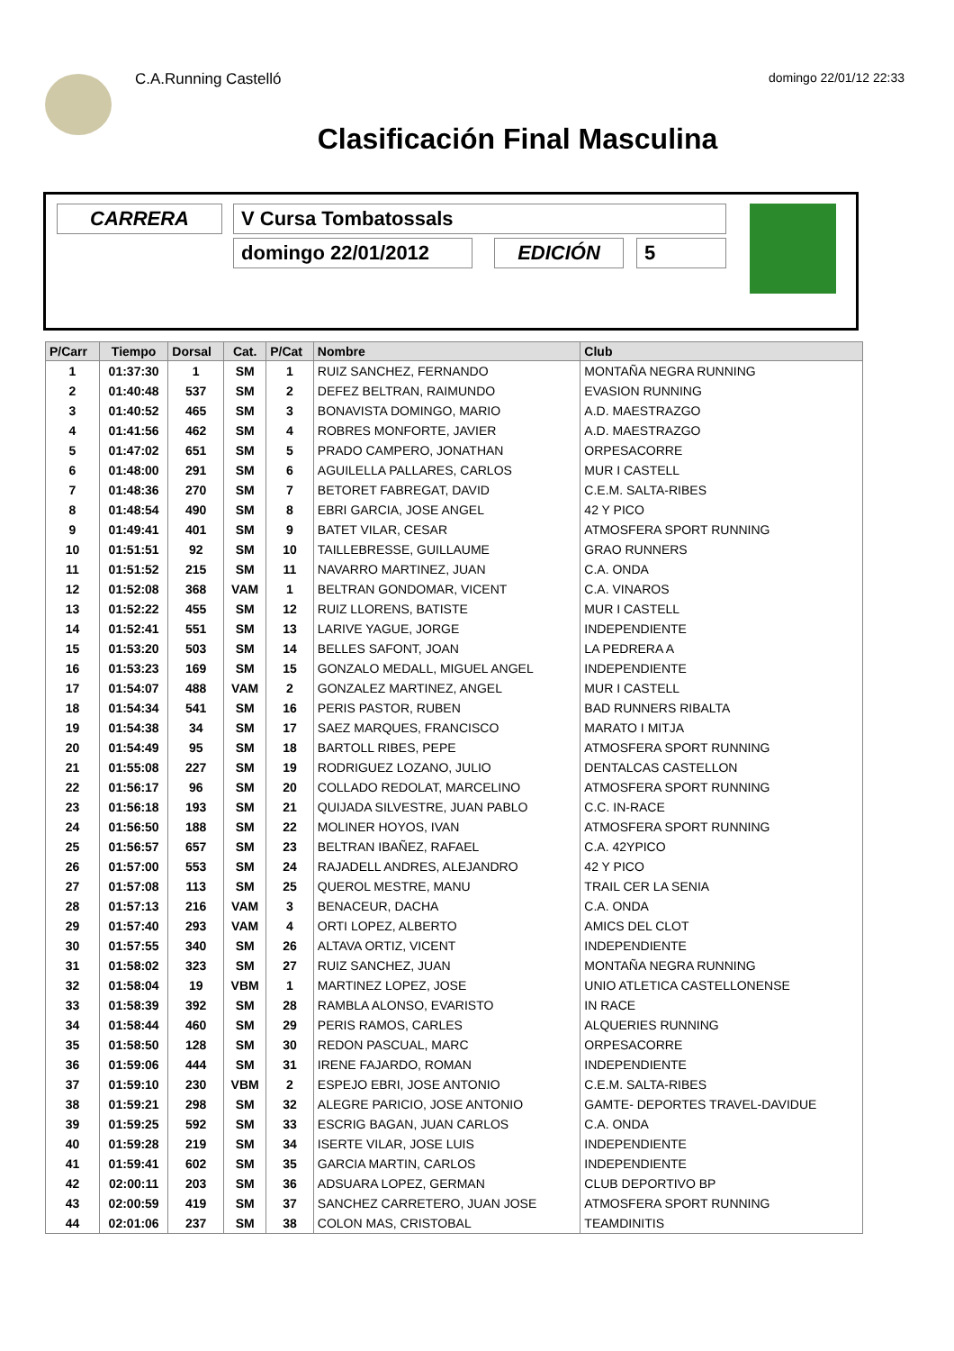C.A.Running Castelló domingo 22/01/12 22:33
Clasificación Final Masculina
CARRERA V Cursa Tombatossals
domingo 22/01/2012 EDICIÓN 5
| P/Carr | Tiempo | Dorsal | Cat. | P/Cat | Nombre | Club |
| --- | --- | --- | --- | --- | --- | --- |
| 1 | 01:37:30 | 1 | SM | 1 | RUIZ SANCHEZ, FERNANDO | MONTAÑA NEGRA RUNNING |
| 2 | 01:40:48 | 537 | SM | 2 | DEFEZ BELTRAN, RAIMUNDO | EVASION RUNNING |
| 3 | 01:40:52 | 465 | SM | 3 | BONAVISTA DOMINGO, MARIO | A.D. MAESTRAZGO |
| 4 | 01:41:56 | 462 | SM | 4 | ROBRES MONFORTE, JAVIER | A.D. MAESTRAZGO |
| 5 | 01:47:02 | 651 | SM | 5 | PRADO CAMPERO, JONATHAN | ORPESACORRE |
| 6 | 01:48:00 | 291 | SM | 6 | AGUILELLA PALLARES, CARLOS | MUR I CASTELL |
| 7 | 01:48:36 | 270 | SM | 7 | BETORET FABREGAT, DAVID | C.E.M. SALTA-RIBES |
| 8 | 01:48:54 | 490 | SM | 8 | EBRI GARCIA, JOSE ANGEL | 42 Y PICO |
| 9 | 01:49:41 | 401 | SM | 9 | BATET VILAR, CESAR | ATMOSFERA SPORT RUNNING |
| 10 | 01:51:51 | 92 | SM | 10 | TAILLEBRESSE, GUILLAUME | GRAO RUNNERS |
| 11 | 01:51:52 | 215 | SM | 11 | NAVARRO MARTINEZ, JUAN | C.A. ONDA |
| 12 | 01:52:08 | 368 | VAM | 1 | BELTRAN GONDOMAR, VICENT | C.A. VINAROS |
| 13 | 01:52:22 | 455 | SM | 12 | RUIZ LLORENS, BATISTE | MUR I CASTELL |
| 14 | 01:52:41 | 551 | SM | 13 | LARIVE YAGUE, JORGE | INDEPENDIENTE |
| 15 | 01:53:20 | 503 | SM | 14 | BELLES SAFONT, JOAN | LA PEDRERA A |
| 16 | 01:53:23 | 169 | SM | 15 | GONZALO MEDALL, MIGUEL ANGEL | INDEPENDIENTE |
| 17 | 01:54:07 | 488 | VAM | 2 | GONZALEZ MARTINEZ, ANGEL | MUR I CASTELL |
| 18 | 01:54:34 | 541 | SM | 16 | PERIS PASTOR, RUBEN | BAD RUNNERS RIBALTA |
| 19 | 01:54:38 | 34 | SM | 17 | SAEZ MARQUES, FRANCISCO | MARATO I MITJA |
| 20 | 01:54:49 | 95 | SM | 18 | BARTOLL RIBES, PEPE | ATMOSFERA SPORT RUNNING |
| 21 | 01:55:08 | 227 | SM | 19 | RODRIGUEZ LOZANO, JULIO | DENTALCAS CASTELLON |
| 22 | 01:56:17 | 96 | SM | 20 | COLLADO REDOLAT, MARCELINO | ATMOSFERA SPORT RUNNING |
| 23 | 01:56:18 | 193 | SM | 21 | QUIJADA SILVESTRE, JUAN PABLO | C.C. IN-RACE |
| 24 | 01:56:50 | 188 | SM | 22 | MOLINER HOYOS, IVAN | ATMOSFERA SPORT RUNNING |
| 25 | 01:56:57 | 657 | SM | 23 | BELTRAN IBAÑEZ, RAFAEL | C.A. 42YPICO |
| 26 | 01:57:00 | 553 | SM | 24 | RAJADELL ANDRES, ALEJANDRO | 42 Y PICO |
| 27 | 01:57:08 | 113 | SM | 25 | QUEROL MESTRE, MANU | TRAIL CER LA SENIA |
| 28 | 01:57:13 | 216 | VAM | 3 | BENACEUR, DACHA | C.A. ONDA |
| 29 | 01:57:40 | 293 | VAM | 4 | ORTI LOPEZ, ALBERTO | AMICS DEL CLOT |
| 30 | 01:57:55 | 340 | SM | 26 | ALTAVA ORTIZ, VICENT | INDEPENDIENTE |
| 31 | 01:58:02 | 323 | SM | 27 | RUIZ SANCHEZ, JUAN | MONTAÑA NEGRA RUNNING |
| 32 | 01:58:04 | 19 | VBM | 1 | MARTINEZ LOPEZ, JOSE | UNIO ATLETICA CASTELLONENSE |
| 33 | 01:58:39 | 392 | SM | 28 | RAMBLA ALONSO, EVARISTO | IN RACE |
| 34 | 01:58:44 | 460 | SM | 29 | PERIS RAMOS, CARLES | ALQUERIES RUNNING |
| 35 | 01:58:50 | 128 | SM | 30 | REDON PASCUAL, MARC | ORPESACORRE |
| 36 | 01:59:06 | 444 | SM | 31 | IRENE FAJARDO, ROMAN | INDEPENDIENTE |
| 37 | 01:59:10 | 230 | VBM | 2 | ESPEJO EBRI, JOSE ANTONIO | C.E.M. SALTA-RIBES |
| 38 | 01:59:21 | 298 | SM | 32 | ALEGRE PARICIO, JOSE ANTONIO | GAMTE- DEPORTES TRAVEL-DAVIDUE |
| 39 | 01:59:25 | 592 | SM | 33 | ESCRIG BAGAN, JUAN CARLOS | C.A. ONDA |
| 40 | 01:59:28 | 219 | SM | 34 | ISERTE VILAR, JOSE LUIS | INDEPENDIENTE |
| 41 | 01:59:41 | 602 | SM | 35 | GARCIA MARTIN, CARLOS | INDEPENDIENTE |
| 42 | 02:00:11 | 203 | SM | 36 | ADSUARA LOPEZ, GERMAN | CLUB DEPORTIVO BP |
| 43 | 02:00:59 | 419 | SM | 37 | SANCHEZ CARRETERO, JUAN JOSE | ATMOSFERA SPORT RUNNING |
| 44 | 02:01:06 | 237 | SM | 38 | COLON MAS, CRISTOBAL | TEAMDINITIS |